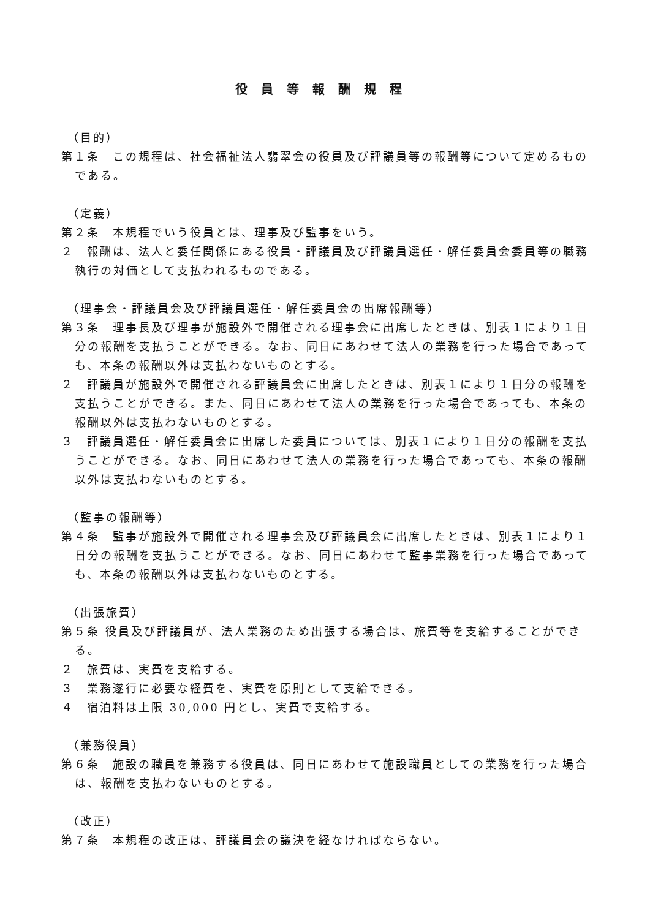役員等報酬規程
（目的）
第１条　この規程は、社会福祉法人翡翠会の役員及び評議員等の報酬等について定めるものである。
（定義）
第２条　本規程でいう役員とは、理事及び監事をいう。
２　報酬は、法人と委任関係にある役員・評議員及び評議員選任・解任委員会委員等の職務執行の対価として支払われるものである。
（理事会・評議員会及び評議員選任・解任委員会の出席報酬等）
第３条　理事長及び理事が施設外で開催される理事会に出席したときは、別表１により１日分の報酬を支払うことができる。なお、同日にあわせて法人の業務を行った場合であっても、本条の報酬以外は支払わないものとする。
２　評議員が施設外で開催される評議員会に出席したときは、別表１により１日分の報酬を支払うことができる。また、同日にあわせて法人の業務を行った場合であっても、本条の報酬以外は支払わないものとする。
３　評議員選任・解任委員会に出席した委員については、別表１により１日分の報酬を支払うことができる。なお、同日にあわせて法人の業務を行った場合であっても、本条の報酬以外は支払わないものとする。
（監事の報酬等）
第４条　監事が施設外で開催される理事会及び評議員会に出席したときは、別表１により１日分の報酬を支払うことができる。なお、同日にあわせて監事業務を行った場合であっても、本条の報酬以外は支払わないものとする。
（出張旅費）
第５条 役員及び評議員が、法人業務のため出張する場合は、旅費等を支給することができる。
２　旅費は、実費を支給する。
３　業務遂行に必要な経費を、実費を原則として支給できる。
４　宿泊料は上限 30,000 円とし、実費で支給する。
（兼務役員）
第６条　施設の職員を兼務する役員は、同日にあわせて施設職員としての業務を行った場合は、報酬を支払わないものとする。
（改正）
第７条　本規程の改正は、評議員会の議決を経なければならない。